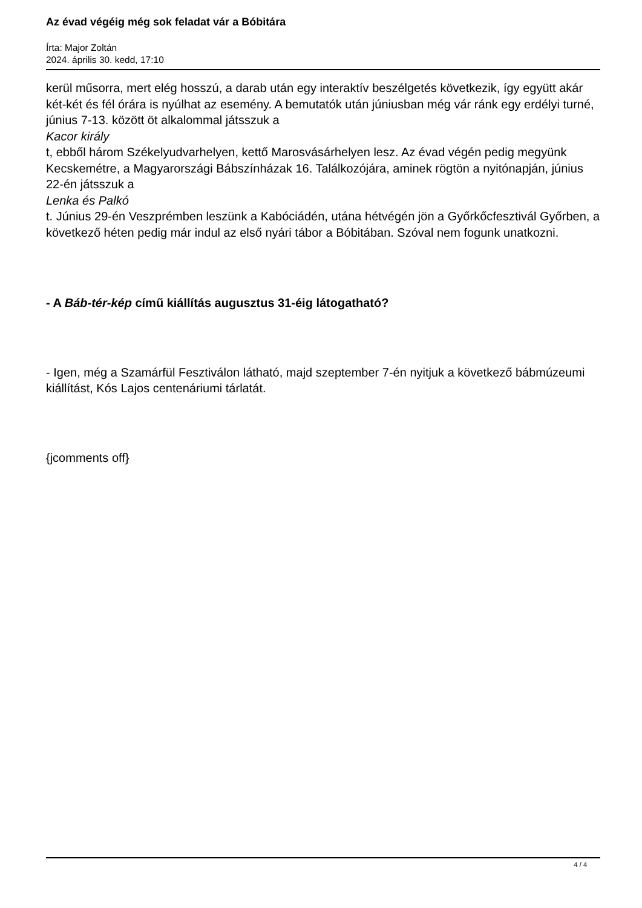Az évad végéig még sok feladat vár a Bóbitára
Írta: Major Zoltán
2024. április 30. kedd, 17:10
kerül műsorra, mert elég hosszú, a darab után egy interaktív beszélgetés következik, így együtt akár két-két és fél órára is nyúlhat az esemény. A bemutatók után júniusban még vár ránk egy erdélyi turné, június 7-13. között öt alkalommal játsszuk a
Kacor király
t, ebből három Székelyudvarhelyen, kettő Marosvásárhelyen lesz. Az évad végén pedig megyünk Kecskemétre, a Magyarországi Bábszínházak 16. Találkozójára, aminek rögtön a nyitónapján, június 22-én játsszuk a
Lenka és Palkó
t. Június 29-én Veszprémben leszünk a Kabóciádén, utána hétvégén jön a Győrkőcfesztivál Győrben, a következő héten pedig már indul az első nyári tábor a Bóbitában. Szóval nem fogunk unatkozni.
- A Báb-tér-kép című kiállítás augusztus 31-éig látogatható?
- Igen, még a Szamárfül Fesztiválon látható, majd szeptember 7-én nyitjuk a következő bábmúzeumi kiállítást, Kós Lajos centenáriumi tárlatát.
{jcomments off}
4 / 4